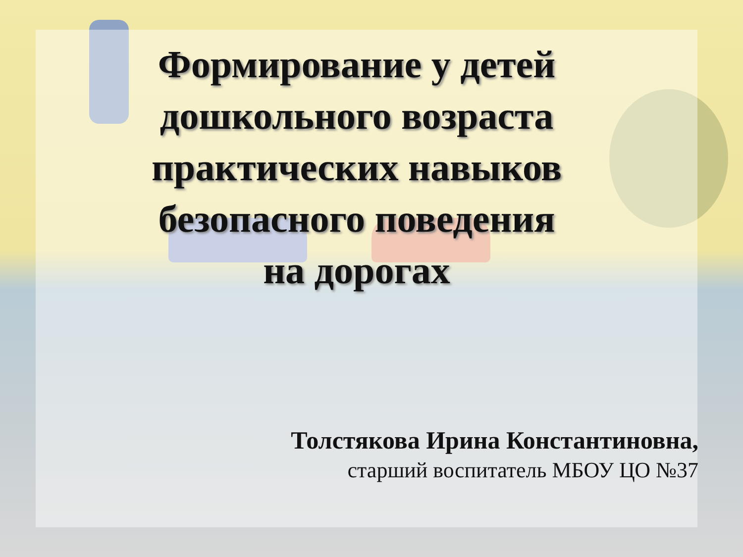Формирование у детей
дошкольного возраста
практических навыков
безопасного поведения
на дорогах
Толстякова Ирина Константиновна,
старший воспитатель МБОУ ЦО №37